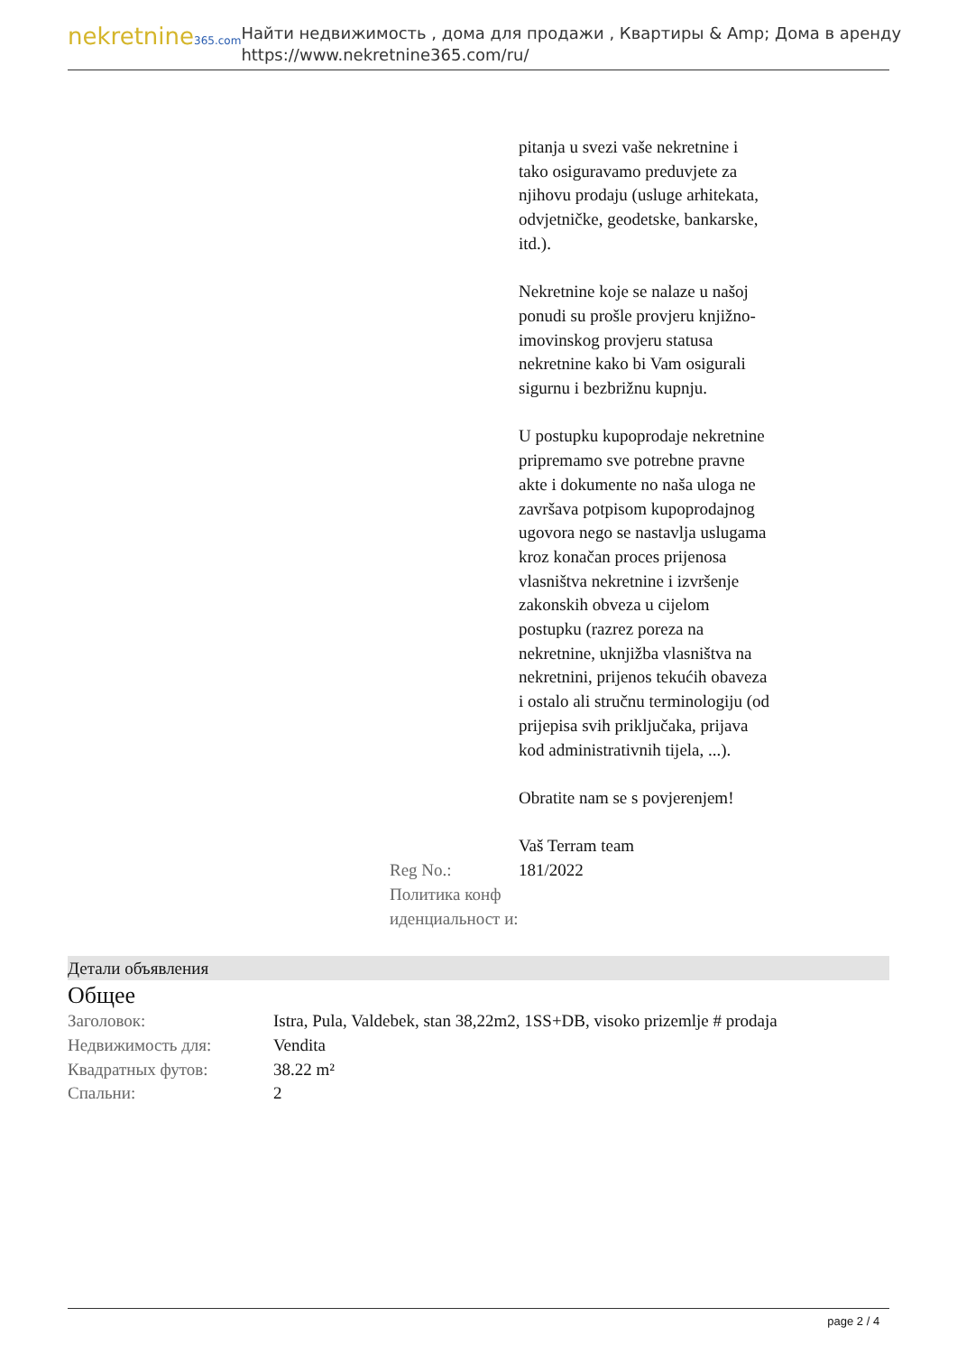nekretnine365.com
Найти недвижимость , дома для продажи , Квартиры & Amp; Дома в аренду
https://www.nekretnine365.com/ru/
| | pitanja u svezi vaše nekretnine i tako osiguravamo preduvjete za njihovu prodaju (usluge arhitekata, odvjetničke, geodetske, bankarske, itd.). Nekretnine koje se nalaze u našoj ponudi su prošle provjeru knjižno-imovinskog provjeru statusa nekretnine kako bi Vam osigurali sigurnu i bezbrižnu kupnju. U postupku kupoprodaje nekretnine pripremamo sve potrebne pravne akte i dokumente no naša uloga ne završava potpisom kupoprodajnog ugovora nego se nastavlja uslugama kroz konačan proces prijenosa vlasništva nekretnine i izvršenje zakonskih obveza u cijelom postupku (razrez poreza na nekretnine, uknjižba vlasništva na nekretnini, prijenos tekućih obaveza i ostalo ali stručnu terminologiju (od prijepisa svih priključaka, prijava kod administrativnih tijela, ...). Obratite nam se s povjerenjem! Vaš Terram team |
| Reg No.: | 181/2022 |
| Политика конф иденциальност и: | |
Детали объявления
Общее
| Заголовок: | Istra, Pula, Valdebek, stan 38,22m2, 1SS+DB, visoko prizemlje # prodaja |
| Недвижимость для: | Vendita |
| Квадратных футов: | 38.22 m² |
| Спальни: | 2 |
page 2 / 4